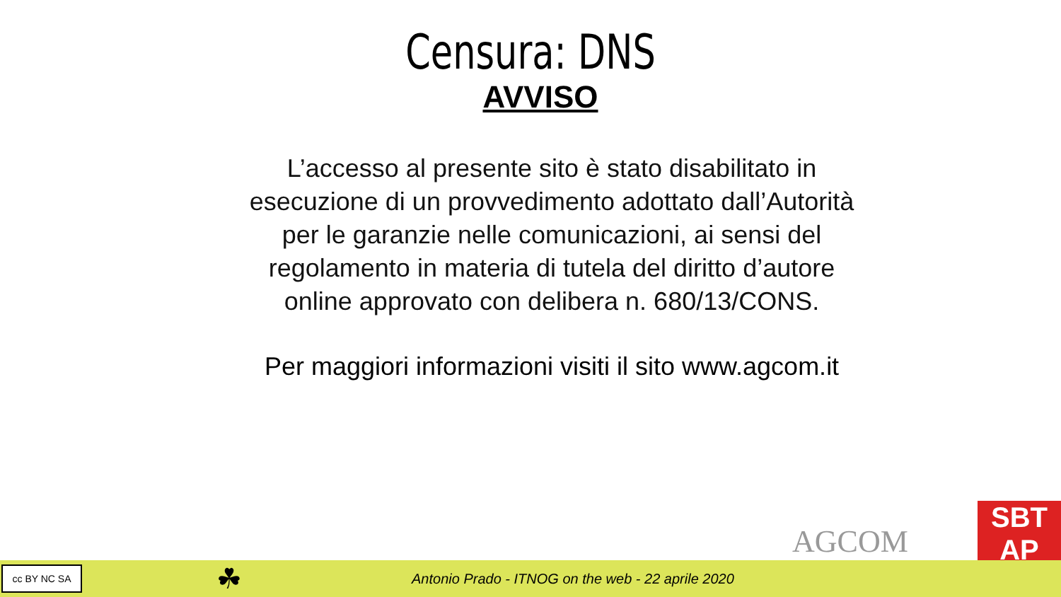Censura: DNS
AVVISO
L’accesso al presente sito è stato disabilitato in esecuzione di un provvedimento adottato dall’Autorità per le garanzie nelle comunicazioni, ai sensi del regolamento in materia di tutela del diritto d’autore online approvato con delibera n. 680/13/CONS.
Per maggiori informazioni visiti il sito www.agcom.it
AGCOM
SBT
AP
cc BY NC SA
☘
Antonio Prado - ITNOG on the web - 22 aprile 2020